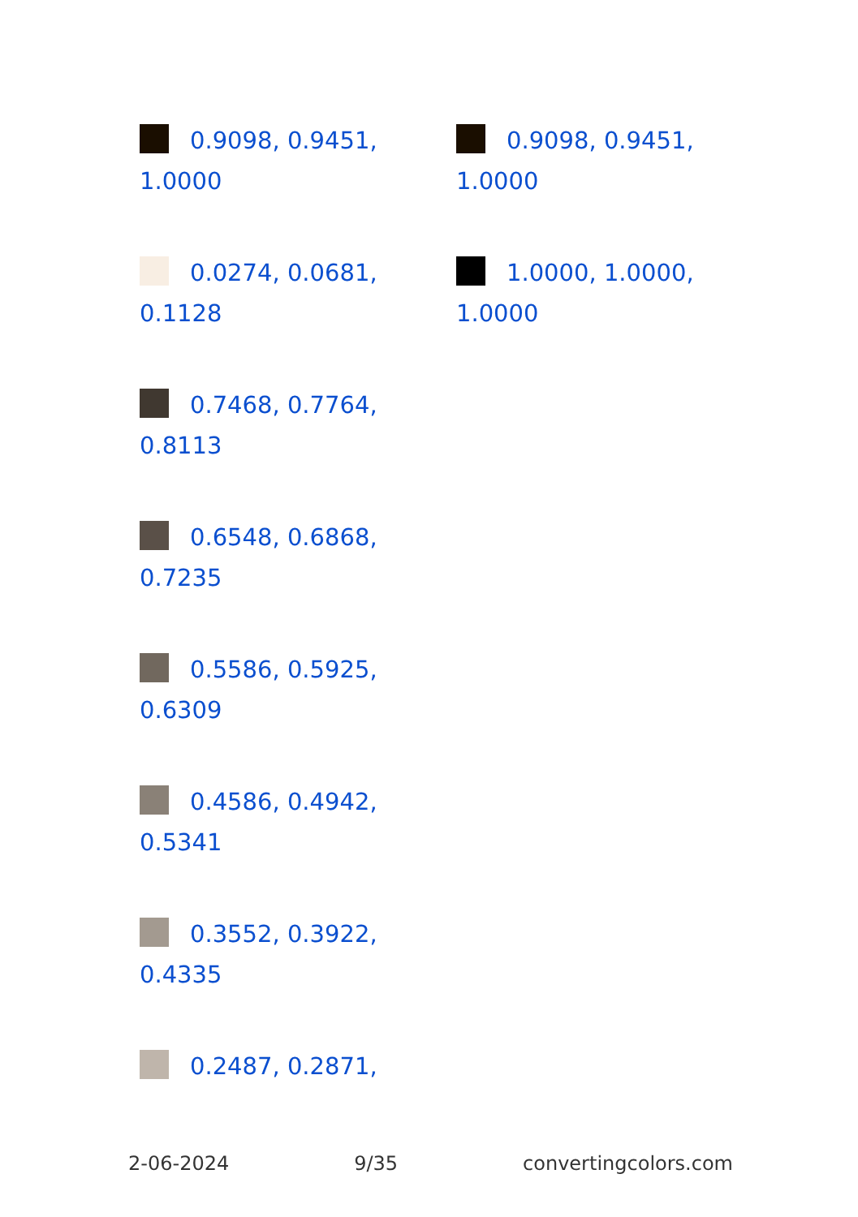0.9098, 0.9451,
1.0000
0.0274, 0.0681,
0.1128
0.7468, 0.7764,
0.8113
0.6548, 0.6868,
0.7235
0.5586, 0.5925,
0.6309
0.4586, 0.4942,
0.5341
0.3552, 0.3922,
0.4335
0.2487, 0.2871,
0.9098, 0.9451,
1.0000
1.0000, 1.0000,
1.0000
2-06-2024 9/35 convertingcolors.com